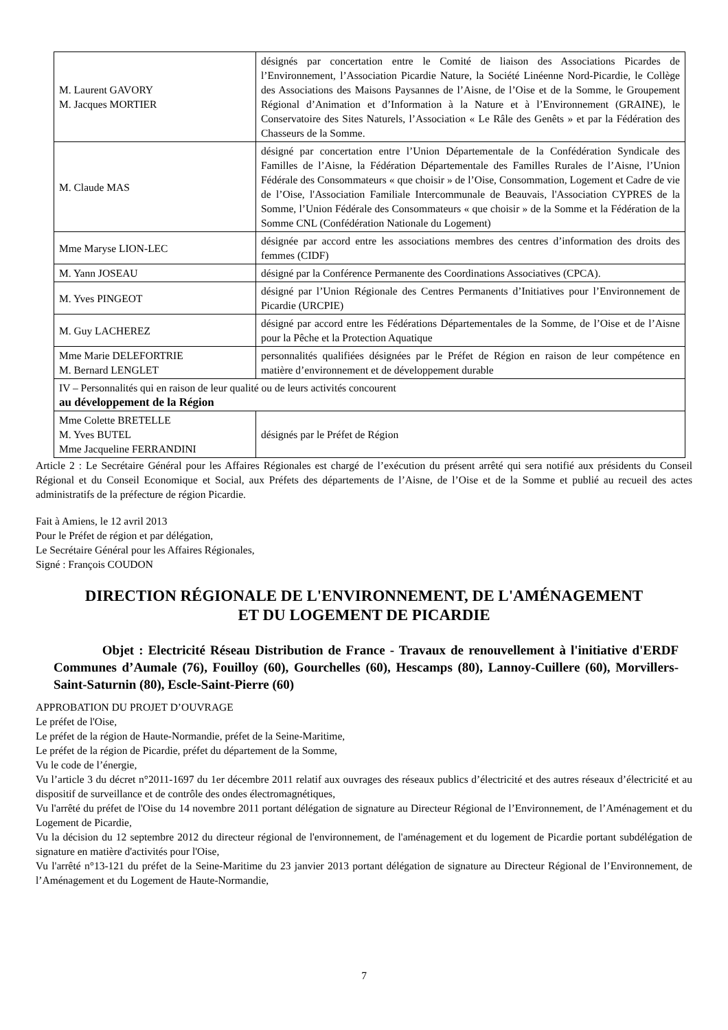| M. Laurent GAVORY M. Jacques MORTIER | désignés par concertation entre le Comité de liaison des Associations Picardes de l’Environnement, l’Association Picardie Nature, la Société Linéenne Nord-Picardie, le Collège des Associations des Maisons Paysannes de l’Aisne, de l’Oise et de la Somme, le Groupement Régional d’Animation et d’Information à la Nature et à l’Environnement (GRAINE), le Conservatoire des Sites Naturels, l’Association « Le Râle des Genêts » et par la Fédération des Chasseurs de la Somme. |
| M. Claude MAS | désigné par concertation entre l’Union Départementale de la Confédération Syndicale des Familles de l’Aisne, la Fédération Départementale des Familles Rurales de l’Aisne, l’Union Fédérale des Consommateurs « que choisir » de l’Oise, Consommation, Logement et Cadre de vie de l’Oise, l'Association Familiale Intercommunale de Beauvais, l'Association CYPRES de la Somme, l’Union Fédérale des Consommateurs « que choisir » de la Somme et la Fédération de la Somme CNL (Confédération Nationale du Logement) |
| Mme Maryse LION-LEC | désignée par accord entre les associations membres des centres d’information des droits des femmes (CIDF) |
| M. Yann JOSEAU | désigné par la Conférence Permanente des Coordinations Associatives (CPCA). |
| M. Yves PINGEOT | désigné par l’Union Régionale des Centres Permanents d’Initiatives pour l’Environnement de Picardie (URCPIE) |
| M. Guy LACHEREZ | désigné par accord entre les Fédérations Départementales de la Somme, de l’Oise et de l’Aisne pour la Pêche et la Protection Aquatique |
| Mme Marie DELEFORTRIE M. Bernard LENGLET | personnalités qualifiées désignées par le Préfet de Région en raison de leur compétence en matière d’environnement et de développement durable |
| IV – Personnalités qui en raison de leur qualité ou de leurs activités concourent au développement de la Région | |
| Mme Colette BRETELLE M. Yves BUTEL Mme Jacqueline FERRANDINI | désignés par le Préfet de Région |
Article 2 : Le Secrétaire Général pour les Affaires Régionales est chargé de l’exécution du présent arrêté qui sera notifié aux présidents du Conseil Régional et du Conseil Economique et Social, aux Préfets des départements de l’Aisne, de l’Oise et de la Somme et publié au recueil des actes administratifs de la préfecture de région Picardie.
Fait à Amiens, le 12 avril 2013
Pour le Préfet de région et par délégation,
Le Secrétaire Général pour les Affaires Régionales,
Signé : François COUDON
DIRECTION RÉGIONALE DE L'ENVIRONNEMENT, DE L'AMÉNAGEMENT
ET DU LOGEMENT DE PICARDIE
Objet : Electricité Réseau Distribution de France - Travaux de renouvellement à l'initiative d'ERDF Communes d’Aumale (76), Fouilloy (60), Gourchelles (60), Hescamps (80), Lannoy-Cuillere (60), Morvillers-Saint-Saturnin (80), Escle-Saint-Pierre (60)
APPROBATION DU PROJET D’OUVRAGE
Le préfet de l'Oise,
Le préfet de la région de Haute-Normandie, préfet de la Seine-Maritime,
Le préfet de la région de Picardie, préfet du département de la Somme,
Vu le code de l’énergie,
Vu l’article 3 du décret n°2011-1697 du 1er décembre 2011 relatif aux ouvrages des réseaux publics d’électricité et des autres réseaux d’électricité et au dispositif de surveillance et de contrôle des ondes électromagnétiques,
Vu l'arrêté du préfet de l'Oise du 14 novembre 2011 portant délégation de signature au Directeur Régional de l’Environnement, de l’Aménagement et du Logement de Picardie,
Vu la décision du 12 septembre 2012 du directeur régional de l'environnement, de l'aménagement et du logement de Picardie portant subdélégation de signature en matière d'activités pour l'Oise,
Vu l'arrêté n°13-121 du préfet de la Seine-Maritime du 23 janvier 2013 portant délégation de signature au Directeur Régional de l’Environnement, de l’Aménagement et du Logement de Haute-Normandie,
7